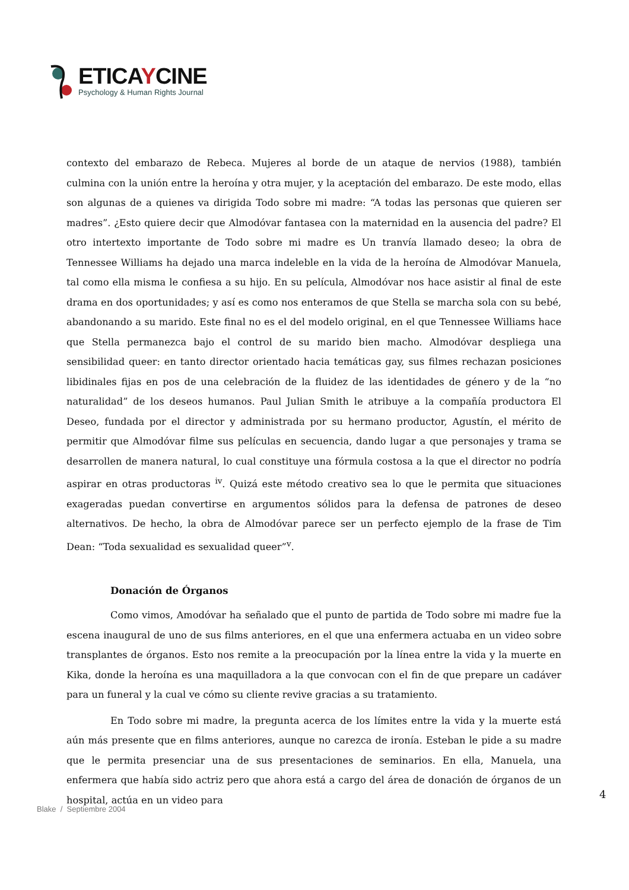ETICAYCINE
Psychology & Human Rights Journal
contexto del embarazo de Rebeca. Mujeres al borde de un ataque de nervios (1988), también culmina con la unión entre la heroína y otra mujer, y la aceptación del embarazo. De este modo, ellas son algunas de a quienes va dirigida Todo sobre mi madre: “A todas las personas que quieren ser madres”. ¿Esto quiere decir que Almodóvar fantasea con la maternidad en la ausencia del padre? El otro intertexto importante de Todo sobre mi madre es Un tranvía llamado deseo; la obra de Tennessee Williams ha dejado una marca indeleble en la vida de la heroína de Almodóvar Manuela, tal como ella misma le confiesa a su hijo. En su película, Almodóvar nos hace asistir al final de este drama en dos oportunidades; y así es como nos enteramos de que Stella se marcha sola con su bebé, abandonando a su marido. Este final no es el del modelo original, en el que Tennessee Williams hace que Stella permanezca bajo el control de su marido bien macho. Almodóvar despliega una sensibilidad queer: en tanto director orientado hacia temáticas gay, sus filmes rechazan posiciones libidinales fijas en pos de una celebración de la fluidez de las identidades de género y de la “no naturalidad” de los deseos humanos. Paul Julian Smith le atribuye a la compañía productora El Deseo, fundada por el director y administrada por su hermano productor, Agustín, el mérito de permitir que Almodóvar filme sus películas en secuencia, dando lugar a que personajes y trama se desarrollen de manera natural, lo cual constituye una fórmula costosa a la que el director no podría aspirar en otras productoras <sup>iv</sup>. Quizá este método creativo sea lo que le permita que situaciones exageradas puedan convertirse en argumentos sólidos para la defensa de patrones de deseo alternativos. De hecho, la obra de Almodóvar parece ser un perfecto ejemplo de la frase de Tim Dean: “Toda sexualidad es sexualidad queer”<sup>v</sup>.
Donación de Órganos
Como vimos, Amodóvar ha señalado que el punto de partida de Todo sobre mi madre fue la escena inaugural de uno de sus films anteriores, en el que una enfermera actuaba en un video sobre transplantes de órganos. Esto nos remite a la preocupación por la línea entre la vida y la muerte en Kika, donde la heroína es una maquilladora a la que convocan con el fin de que prepare un cadáver para un funeral y la cual ve cómo su cliente revive gracias a su tratamiento.
En Todo sobre mi madre, la pregunta acerca de los límites entre la vida y la muerte está aún más presente que en films anteriores, aunque no carezca de ironía. Esteban le pide a su madre que le permita presenciar una de sus presentaciones de seminarios. En ella, Manuela, una enfermera que había sido actriz pero que ahora está a cargo del área de donación de órganos de un hospital, actúa en un video para
4
Blake / Septiembre 2004